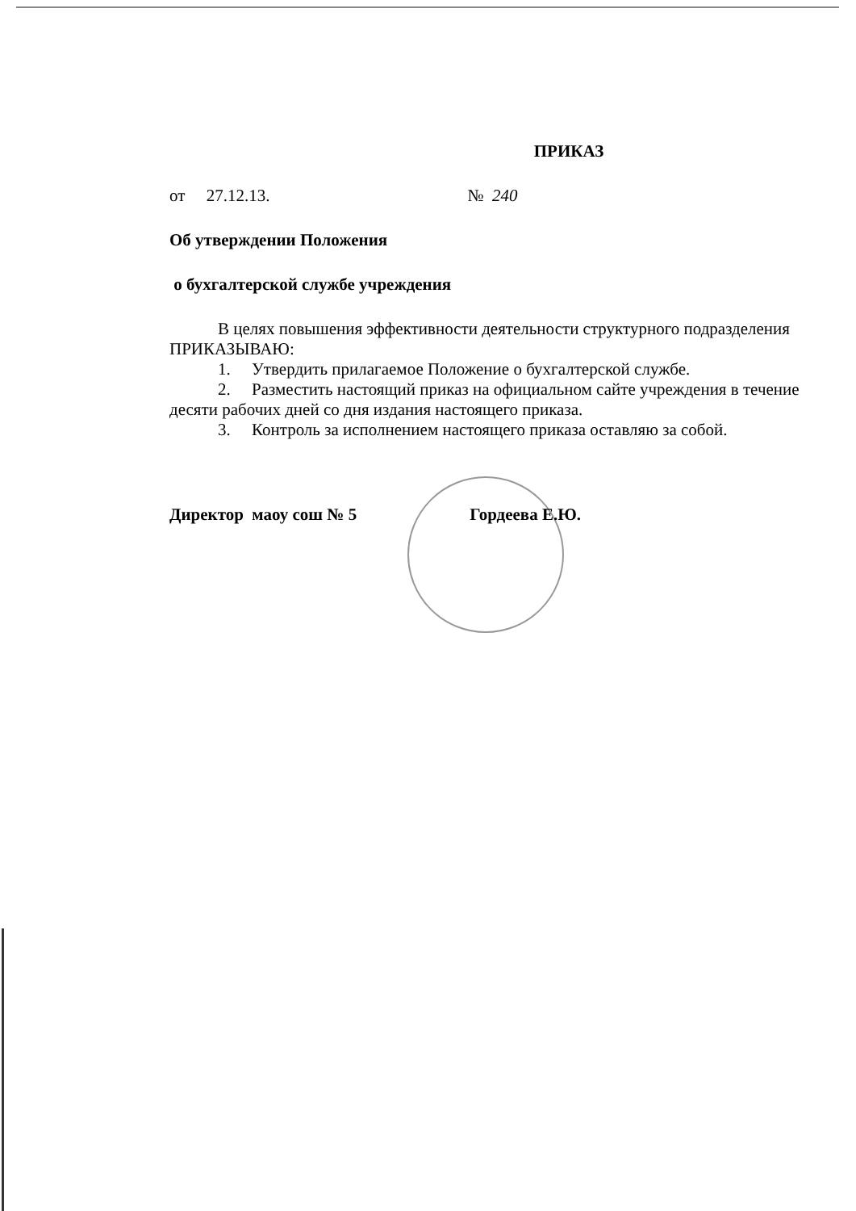ПРИКАЗ
от 27.12.13. № 240
Об утверждении Положения
о бухгалтерской службе учреждения
В целях повышения эффективности деятельности структурного подразделения
ПРИКАЗЫВАЮ:
1. Утвердить прилагаемое Положение о бухгалтерской службе.
2. Разместить настоящий приказ на официальном сайте учреждения в течение десяти рабочих дней со дня издания настоящего приказа.
3. Контроль за исполнением настоящего приказа оставляю за собой.
Директор маоу сош № 5 Гордеева Е.Ю.